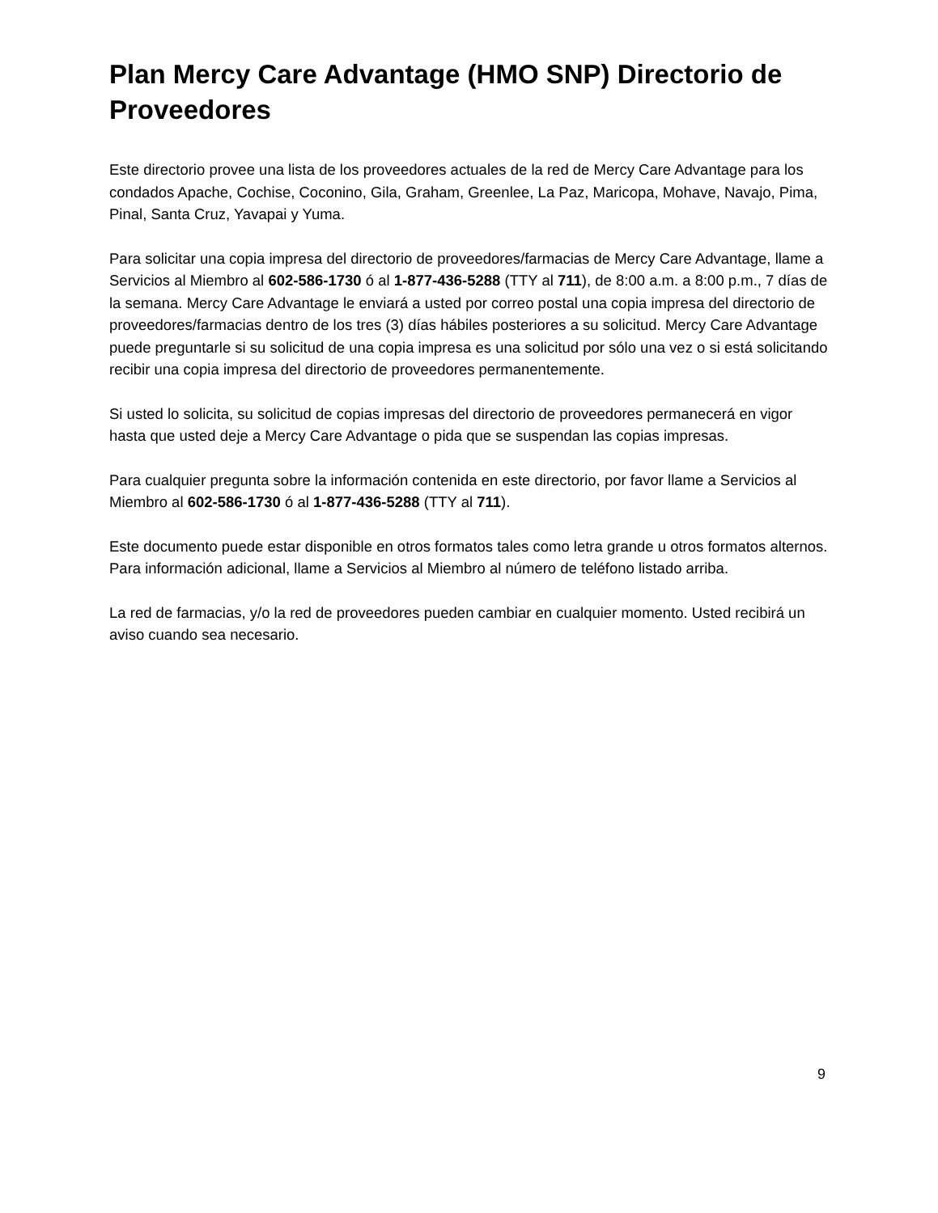Plan Mercy Care Advantage (HMO SNP) Directorio de Proveedores
Este directorio provee una lista de los proveedores actuales de la red de Mercy Care Advantage para los condados Apache, Cochise, Coconino, Gila, Graham, Greenlee, La Paz, Maricopa, Mohave, Navajo, Pima, Pinal, Santa Cruz, Yavapai y Yuma.
Para solicitar una copia impresa del directorio de proveedores/farmacias de Mercy Care Advantage, llame a Servicios al Miembro al 602-586-1730 ó al 1-877-436-5288 (TTY al 711), de 8:00 a.m. a 8:00 p.m., 7 días de la semana. Mercy Care Advantage le enviará a usted por correo postal una copia impresa del directorio de proveedores/farmacias dentro de los tres (3) días hábiles posteriores a su solicitud. Mercy Care Advantage puede preguntarle si su solicitud de una copia impresa es una solicitud por sólo una vez o si está solicitando recibir una copia impresa del directorio de proveedores permanentemente.
Si usted lo solicita, su solicitud de copias impresas del directorio de proveedores permanecerá en vigor hasta que usted deje a Mercy Care Advantage o pida que se suspendan las copias impresas.
Para cualquier pregunta sobre la información contenida en este directorio, por favor llame a Servicios al Miembro al 602-586-1730 ó al 1-877-436-5288 (TTY al 711).
Este documento puede estar disponible en otros formatos tales como letra grande u otros formatos alternos. Para información adicional, llame a Servicios al Miembro al número de teléfono listado arriba.
La red de farmacias, y/o la red de proveedores pueden cambiar en cualquier momento. Usted recibirá un aviso cuando sea necesario.
9